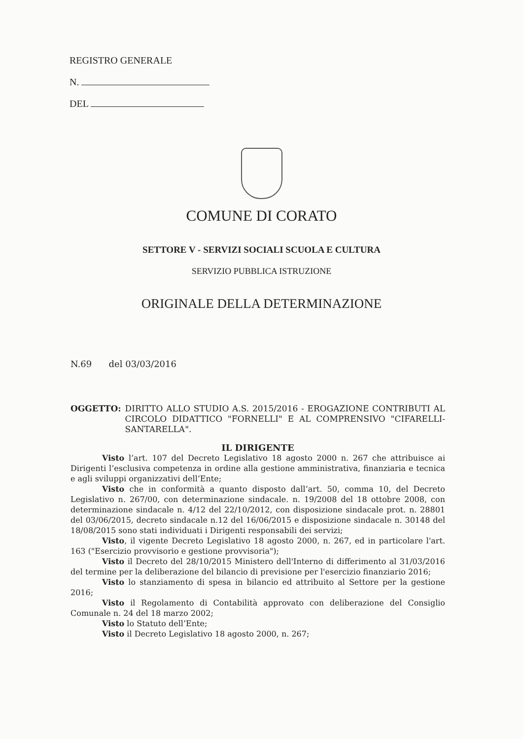REGISTRO GENERALE
N.
DEL
COMUNE DI CORATO
SETTORE V - SERVIZI SOCIALI SCUOLA E CULTURA
SERVIZIO PUBBLICA ISTRUZIONE
ORIGINALE DELLA DETERMINAZIONE
N.69 del 03/03/2016
OGGETTO: DIRITTO ALLO STUDIO A.S. 2015/2016 - EROGAZIONE CONTRIBUTI AL CIRCOLO DIDATTICO "FORNELLI" E AL COMPRENSIVO "CIFARELLI-SANTARELLA".
IL DIRIGENTE
Visto l’art. 107 del Decreto Legislativo 18 agosto 2000 n. 267 che attribuisce ai Dirigenti l’esclusiva competenza in ordine alla gestione amministrativa, finanziaria e tecnica e agli sviluppi organizzativi dell’Ente;
Visto che in conformità a quanto disposto dall’art. 50, comma 10, del Decreto Legislativo n. 267/00, con determinazione sindacale. n. 19/2008 del 18 ottobre 2008, con determinazione sindacale n. 4/12 del 22/10/2012, con disposizione sindacale prot. n. 28801 del 03/06/2015, decreto sindacale n.12 del 16/06/2015 e disposizione sindacale n. 30148 del 18/08/2015 sono stati individuati i Dirigenti responsabili dei servizi;
Visto, il vigente Decreto Legislativo 18 agosto 2000, n. 267, ed in particolare l'art. 163 ("Esercizio provvisorio e gestione provvisoria");
Visto il Decreto del 28/10/2015 Ministero dell'Interno di differimento al 31/03/2016 del termine per la deliberazione del bilancio di previsione per l'esercizio finanziario 2016;
Visto lo stanziamento di spesa in bilancio ed attribuito al Settore per la gestione 2016;
Visto il Regolamento di Contabilità approvato con deliberazione del Consiglio Comunale n. 24 del 18 marzo 2002;
Visto lo Statuto dell’Ente;
Visto il Decreto Legislativo 18 agosto 2000, n. 267;